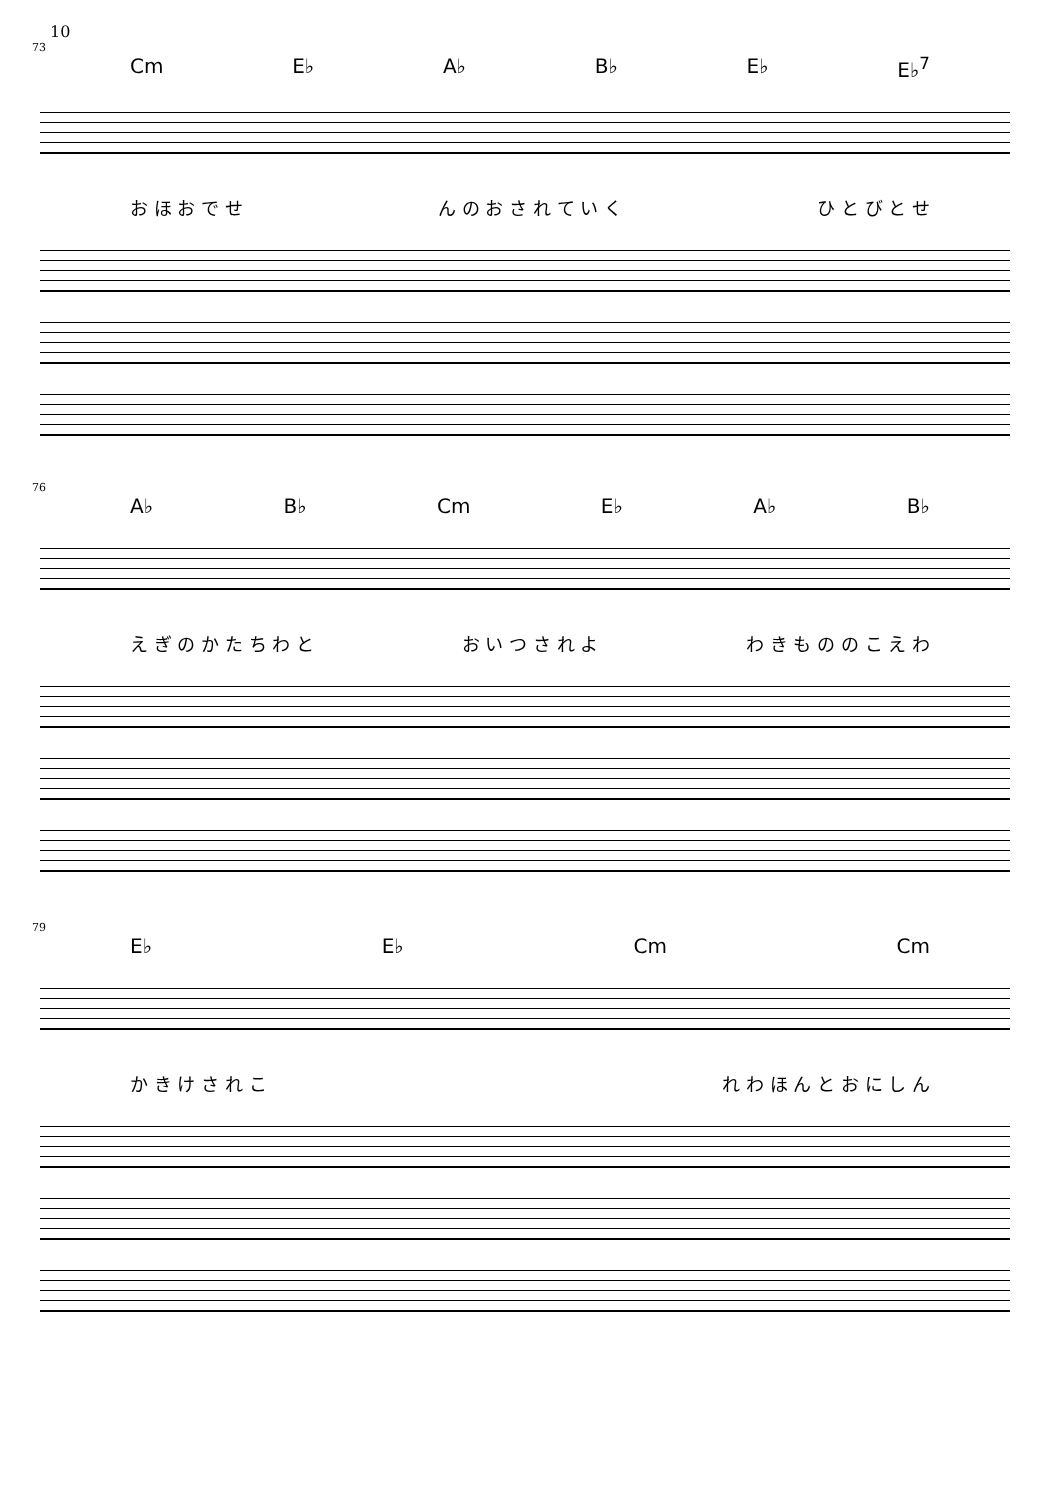10
73
Cm E♭ A♭ B♭ E♭ E♭<sup>7</sup>
お ほ お で せ ん の お さ れ て い く ひ と び と せ
76
A♭ B♭ Cm E♭ A♭ B♭
え ぎ の か た ち わ と お い つ さ れ よ わ き も の の こ え わ
79
E♭ E♭ Cm Cm
か き け さ れ こ れ わ ほ ん と お に し ん